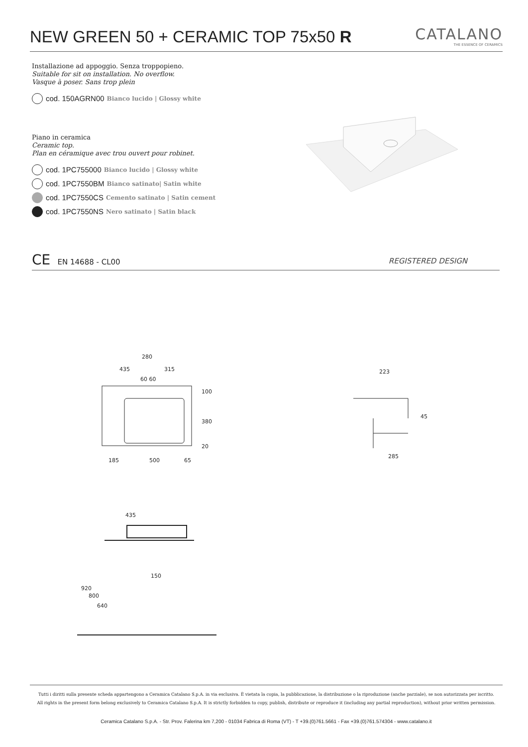NEW GREEN 50 + CERAMIC TOP 75x50 R
CATALANO
THE ESSENCE OF CERAMICS
Installazione ad appoggio. Senza troppopieno.
Suitable for sit on installation. No overflow.
Vasque à poser. Sans trop plein
cod. 150AGRN00 Bianco lucido | Glossy white
Piano in ceramica
Ceramic top.
Plan en céramique avec trou ouvert pour robinet.
cod. 1PC755000 Bianco lucido | Glossy white
cod. 1PC7550BM Bianco satinato| Satin white
cod. 1PC7550CS Cemento satinato | Satin cement
cod. 1PC7550NS Nero satinato | Satin black
CE EN 14688 - CL00 REGISTERED DESIGN
280
435 315
60 60
100
380
20
185 500 65
223
45
285
435
150
920
800
640
Tutti i diritti sulla presente scheda appartengono a Ceramica Catalano S.p.A. in via esclusiva. È vietata la copia, la pubblicazione, la distribuzione o la riproduzione (anche parziale), se non autorizzata per iscritto.
All rights in the present form belong exclusively to Ceramica Catalano S.p.A. It is strictly forbidden to copy, publish, distribute or reproduce it (including any partial reproduction), without prior written permission.
Ceramica Catalano S.p.A. - Str. Prov. Falerina km 7,200 - 01034 Fabrica di Roma (VT) - T +39.(0)761.5661 - Fax +39.(0)761.574304 - www.catalano.it